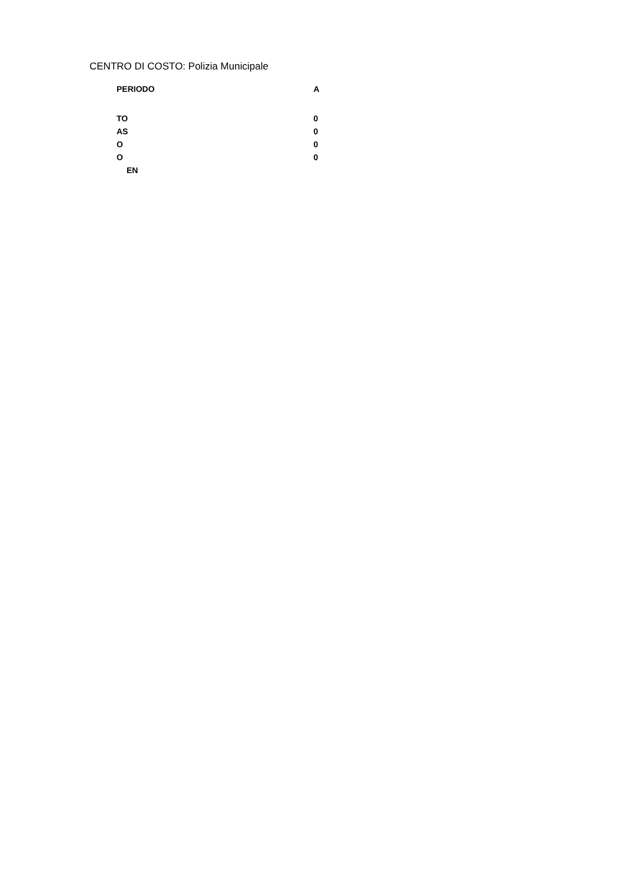CENTRO DI COSTO: Polizia Municipale
| PERIODO | A |
| --- | --- |
| TO | 0 |
| AS | 0 |
| O | 0 |
| O | 0 |
| EN | |